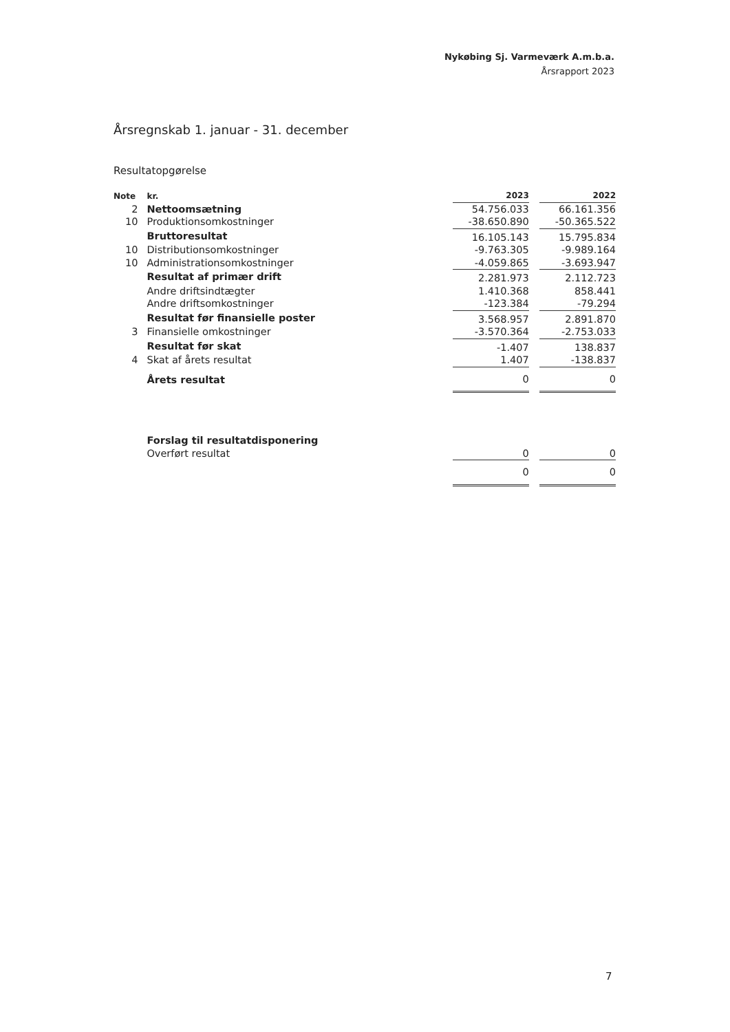Nykøbing Sj. Varmeværk A.m.b.a.
Årsrapport 2023
Årsregnskab 1. januar - 31. december
Resultatopgørelse
| Note | kr. | 2023 | | 2022 |
| --- | --- | --- | --- | --- |
| 2 | Nettoomsætning | 54.756.033 | | 66.161.356 |
| 10 | Produktionsomkostninger | -38.650.890 | | -50.365.522 |
| | Bruttoresultat | 16.105.143 | | 15.795.834 |
| 10 | Distributionsomkostninger | -9.763.305 | | -9.989.164 |
| 10 | Administrationsomkostninger | -4.059.865 | | -3.693.947 |
| | Resultat af primær drift | 2.281.973 | | 2.112.723 |
| | Andre driftsindtægter | 1.410.368 | | 858.441 |
| | Andre driftsomkostninger | -123.384 | | -79.294 |
| | Resultat før finansielle poster | 3.568.957 | | 2.891.870 |
| 3 | Finansielle omkostninger | -3.570.364 | | -2.753.033 |
| | Resultat før skat | -1.407 | | 138.837 |
| 4 | Skat af årets resultat | 1.407 | | -138.837 |
| | Årets resultat | 0 | | 0 |
| | Forslag til resultatdisponering | | | |
| | Overført resultat | 0 | | 0 |
| | | 0 | | 0 |
7